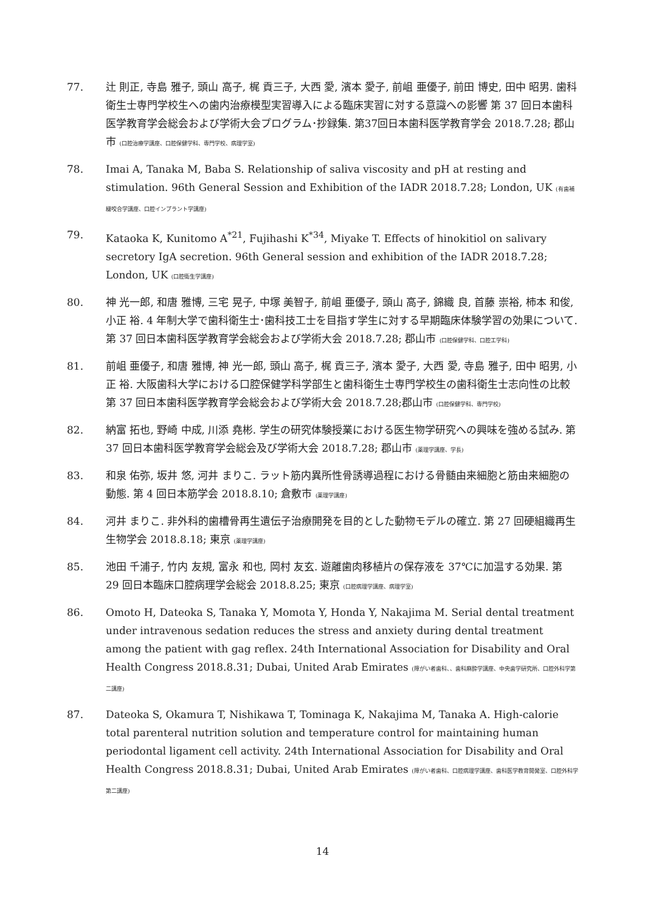77. 辻 則正, 寺島 雅子, 頭山 高子, 梶 貢三子, 大西 愛, 濱本 愛子, 前岨 亜優子, 前田 博史, 田中 昭男. 歯科衛生士専門学校生への歯内治療模型実習導入による臨床実習に対する意識への影響 第 37 回日本歯科医学教育学会総会および学術大会プログラム･抄録集. 第37回日本歯科医学教育学会 2018.7.28; 郡山市 (口腔治療学講座、口腔保健学科、専門学校、病理学室)
78. Imai A, Tanaka M, Baba S. Relationship of saliva viscosity and pH at resting and stimulation. 96th General Session and Exhibition of the IADR 2018.7.28; London, UK (有歯補綴咬合学講座、口腔インプラント学講座)
79. Kataoka K, Kunitomo A<sup>*21</sup>, Fujihashi K<sup>*34</sup>, Miyake T. Effects of hinokitiol on salivary secretory IgA secretion. 96th General session and exhibition of the IADR 2018.7.28; London, UK (口腔衛生学講座)
80. 神 光一郎, 和唐 雅博, 三宅 晃子, 中塚 美智子, 前岨 亜優子, 頭山 高子, 錦織 良, 首藤 崇裕, 柿本 和俊, 小正 裕. 4 年制大学で歯科衛生士･歯科技工士を目指す学生に対する早期臨床体験学習の効果について. 第 37 回日本歯科医学教育学会総会および学術大会 2018.7.28; 郡山市 (口腔保健学科、口腔工学科)
81. 前岨 亜優子, 和唐 雅博, 神 光一郎, 頭山 高子, 梶 貢三子, 濱本 愛子, 大西 愛, 寺島 雅子, 田中 昭男, 小正 裕. 大阪歯科大学における口腔保健学科学部生と歯科衛生士専門学校生の歯科衛生士志向性の比較 第 37 回日本歯科医学教育学会総会および学術大会 2018.7.28;郡山市 (口腔保健学科、専門学校)
82. 納富 拓也, 野崎 中成, 川添 堯彬. 学生の研究体験授業における医生物学研究への興味を強める試み. 第 37 回日本歯科医学教育学会総会及び学術大会 2018.7.28; 郡山市 (薬理学講座、学長)
83. 和泉 佑弥, 坂井 悠, 河井 まりこ. ラット筋内異所性骨誘導過程における骨髄由来細胞と筋由来細胞の動態. 第 4 回日本筋学会 2018.8.10; 倉敷市 (薬理学講座)
84. 河井 まりこ. 非外科的歯槽骨再生遺伝子治療開発を目的とした動物モデルの確立. 第 27 回硬組織再生生物学会 2018.8.18; 東京 (薬理学講座)
85. 池田 千浦子, 竹内 友規, 富永 和也, 岡村 友玄. 遊離歯肉移植片の保存液を 37℃に加温する効果. 第 29 回日本臨床口腔病理学会総会 2018.8.25; 東京 (口腔病理学講座、病理学室)
86. Omoto H, Dateoka S, Tanaka Y, Momota Y, Honda Y, Nakajima M. Serial dental treatment under intravenous sedation reduces the stress and anxiety during dental treatment among the patient with gag reflex. 24th International Association for Disability and Oral Health Congress 2018.8.31; Dubai, United Arab Emirates (障がい者歯科、、歯科麻酔学講座、中央歯学研究所、口腔外科学第二講座)
87. Dateoka S, Okamura T, Nishikawa T, Tominaga K, Nakajima M, Tanaka A. High-calorie total parenteral nutrition solution and temperature control for maintaining human periodontal ligament cell activity. 24th International Association for Disability and Oral Health Congress 2018.8.31; Dubai, United Arab Emirates (障がい者歯科、口腔病理学講座、歯科医学教育開発室、口腔外科学第二講座)
14